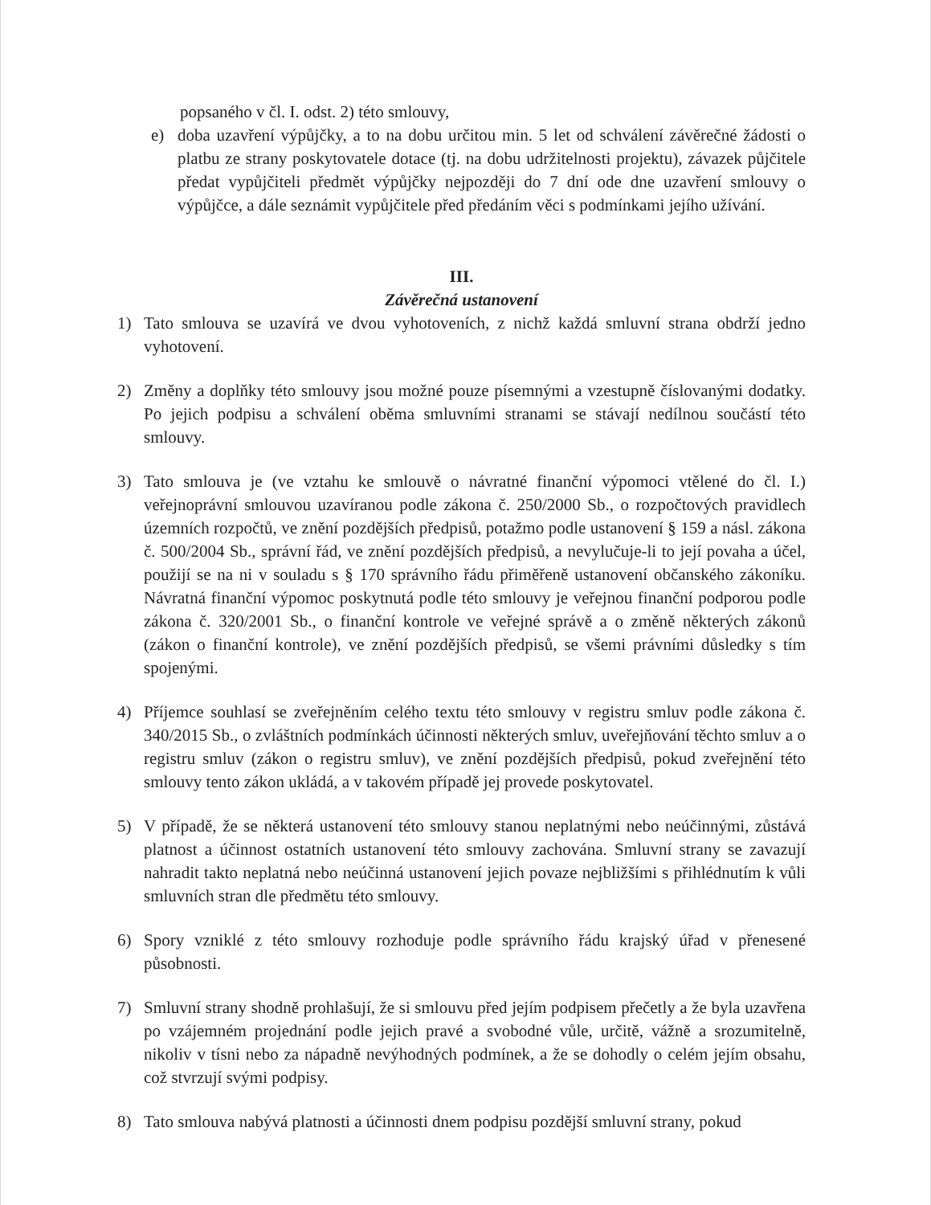popsaného v čl. I. odst. 2) této smlouvy,
e) doba uzavření výpůjčky, a to na dobu určitou min. 5 let od schválení závěrečné žádosti o platbu ze strany poskytovatele dotace (tj. na dobu udržitelnosti projektu), závazek půjčitele předat vypůjčiteli předmět výpůjčky nejpozději do 7 dní ode dne uzavření smlouvy o výpůjčce, a dále seznámit vypůjčitele před předáním věci s podmínkami jejího užívání.
III.
Závěrečná ustanovení
1) Tato smlouva se uzavírá ve dvou vyhotoveních, z nichž každá smluvní strana obdrží jedno vyhotovení.
2) Změny a doplňky této smlouvy jsou možné pouze písemnými a vzestupně číslovanými dodatky. Po jejich podpisu a schválení oběma smluvními stranami se stávají nedílnou součástí této smlouvy.
3) Tato smlouva je (ve vztahu ke smlouvě o návratné finanční výpomoci vtělené do čl. I.) veřejnoprávní smlouvou uzavíranou podle zákona č. 250/2000 Sb., o rozpočtových pravidlech územních rozpočtů, ve znění pozdějších předpisů, potažmo podle ustanovení § 159 a násl. zákona č. 500/2004 Sb., správní řád, ve znění pozdějších předpisů, a nevylučuje-li to její povaha a účel, použijí se na ni v souladu s § 170 správního řádu přiměřeně ustanovení občanského zákoníku. Návratná finanční výpomoc poskytnutá podle této smlouvy je veřejnou finanční podporou podle zákona č. 320/2001 Sb., o finanční kontrole ve veřejné správě a o změně některých zákonů (zákon o finanční kontrole), ve znění pozdějších předpisů, se všemi právními důsledky s tím spojenými.
4) Příjemce souhlasí se zveřejněním celého textu této smlouvy v registru smluv podle zákona č. 340/2015 Sb., o zvláštních podmínkách účinnosti některých smluv, uveřejňování těchto smluv a o registru smluv (zákon o registru smluv), ve znění pozdějších předpisů, pokud zveřejnění této smlouvy tento zákon ukládá, a v takovém případě jej provede poskytovatel.
5) V případě, že se některá ustanovení této smlouvy stanou neplatnými nebo neúčinnými, zůstává platnost a účinnost ostatních ustanovení této smlouvy zachována. Smluvní strany se zavazují nahradit takto neplatná nebo neúčinná ustanovení jejich povaze nejbližšími s přihlédnutím k vůli smluvních stran dle předmětu této smlouvy.
6) Spory vzniklé z této smlouvy rozhoduje podle správního řádu krajský úřad v přenesené působnosti.
7) Smluvní strany shodně prohlašují, že si smlouvu před jejím podpisem přečetly a že byla uzavřena po vzájemném projednání podle jejich pravé a svobodné vůle, určitě, vážně a srozumitelně, nikoliv v tísni nebo za nápadně nevýhodných podmínek, a že se dohodly o celém jejím obsahu, což stvrzují svými podpisy.
8) Tato smlouva nabývá platnosti a účinnosti dnem podpisu pozdější smluvní strany, pokud